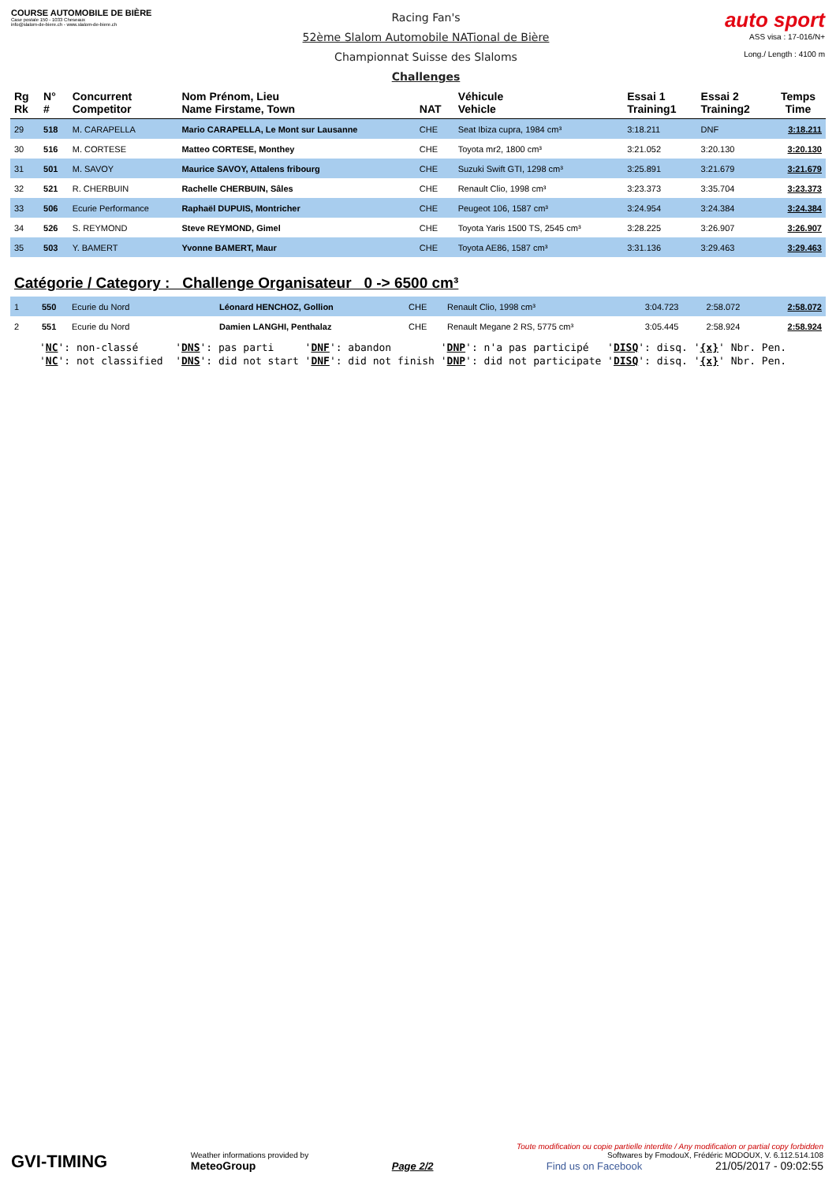COURSE AUTOMOBILE DE BIÈRE
Case postale 150 - 1033 Cheseaux
info@slalom-de-biere.ch - www.slalom-de-biere.ch
Racing Fan's
52ème Slalom Automobile NATional de Bière
Championnat Suisse des Slaloms
Challenges
auto sport
ASS visa : 17-016/N+
Long./ Length : 4100 m
| Rg Rk | N° # | Concurrent Competitor | Nom Prénom, Lieu Name Firstame, Town | NAT | Véhicule Vehicle | Essai 1 Training1 | Essai 2 Training2 | Temps Time |
| --- | --- | --- | --- | --- | --- | --- | --- | --- |
| 29 | 518 | M. CARAPELLA | Mario CARAPELLA, Le Mont sur Lausanne | CHE | Seat Ibiza cupra, 1984 cm³ | 3:18.211 | DNF | 3:18.211 |
| 30 | 516 | M. CORTESE | Matteo CORTESE, Monthey | CHE | Toyota mr2, 1800 cm³ | 3:21.052 | 3:20.130 | 3:20.130 |
| 31 | 501 | M. SAVOY | Maurice SAVOY, Attalens fribourg | CHE | Suzuki Swift GTI, 1298 cm³ | 3:25.891 | 3:21.679 | 3:21.679 |
| 32 | 521 | R. CHERBUIN | Rachelle CHERBUIN, Sâles | CHE | Renault Clio, 1998 cm³ | 3:23.373 | 3:35.704 | 3:23.373 |
| 33 | 506 | Ecurie Performance | Raphaël DUPUIS, Montricher | CHE | Peugeot 106, 1587 cm³ | 3:24.954 | 3:24.384 | 3:24.384 |
| 34 | 526 | S. REYMOND | Steve REYMOND, Gimel | CHE | Toyota Yaris 1500 TS, 2545 cm³ | 3:28.225 | 3:26.907 | 3:26.907 |
| 35 | 503 | Y. BAMERT | Yvonne BAMERT, Maur | CHE | Toyota AE86, 1587 cm³ | 3:31.136 | 3:29.463 | 3:29.463 |
Catégorie / Category : Challenge Organisateur 0 -> 6500 cm³
| 1 | 550 | Ecurie du Nord | Léonard HENCHOZ, Gollion | CHE | Renault Clio, 1998 cm³ | 3:04.723 | 2:58.072 | 2:58.072 |
| 2 | 551 | Ecurie du Nord | Damien LANGHI, Penthalaz | CHE | Renault Megane 2 RS, 5775 cm³ | 3:05.445 | 2:58.924 | 2:58.924 |
'NC': non-classé 'DNS': pas parti 'DNF': abandon 'DNP': n'a pas participé 'DISQ': disq. '{x}' Nbr. Pen. 'NC': not classified 'DNS': did not start 'DNF': did not finish 'DNP': did not participate 'DISQ': disq. '{x}' Nbr. Pen.
GVI-TIMING
Weather informations provided by
MeteoGroup
Page 2/2
Toute modification ou copie partielle interdite / Any modification or partial copy forbidden
Softwares by FmodouX, Frédéric MODOUX, V. 6.112.514.108
Find us on Facebook 21/05/2017 - 09:02:55